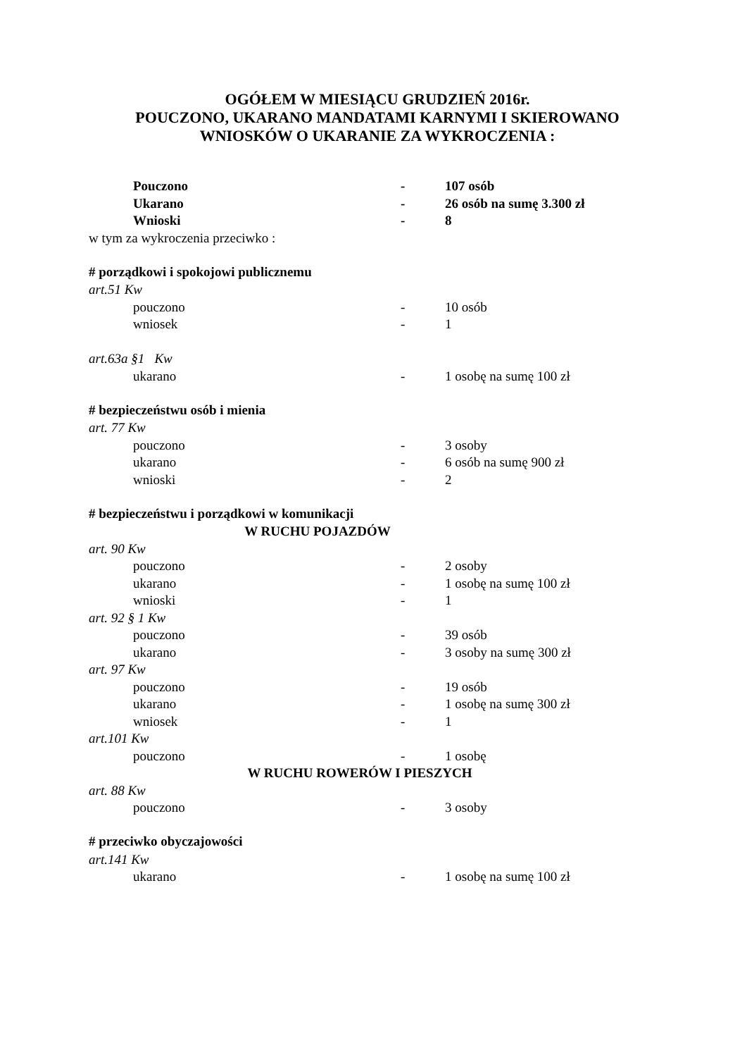OGÓŁEM W MIESIĄCU GRUDZIEŃ 2016r.
POUCZONO, UKARANO MANDATAMI KARNYMI I SKIEROWANO
WNIOSKÓW O UKARANIE ZA WYKROCZENIA :
Pouczono - 107 osób
Ukarano - 26 osób na sumę 3.300 zł
Wnioski - 8
w tym za wykroczenia przeciwko :
# porządkowi i spokojowi publicznemu
art.51 Kw
pouczono - 10 osób
wniosek - 1
art.63a §1 Kw
ukarano - 1 osobę na sumę 100 zł
# bezpieczeństwu osób i mienia
art. 77 Kw
pouczono - 3 osoby
ukarano - 6 osób na sumę 900 zł
wnioski - 2
# bezpieczeństwu i porządkowi w komunikacji
W RUCHU POJAZDÓW
art. 90 Kw
pouczono - 2 osoby
ukarano - 1 osobę na sumę 100 zł
wnioski - 1
art. 92 § 1 Kw
pouczono - 39 osób
ukarano - 3 osoby na sumę 300 zł
art. 97 Kw
pouczono - 19 osób
ukarano - 1 osobę na sumę 300 zł
wniosek - 1
art.101 Kw
pouczono - 1 osobę
W RUCHU ROWERÓW I PIESZYCH
art. 88 Kw
pouczono - 3 osoby
# przeciwko obyczajowości
art.141 Kw
ukarano - 1 osobę na sumę 100 zł